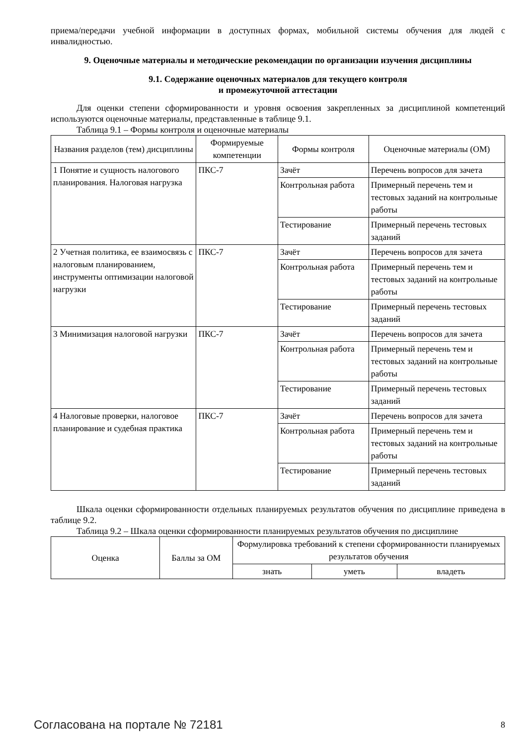приема/передачи учебной информации в доступных формах, мобильной системы обучения для людей с инвалидностью.
9. Оценочные материалы и методические рекомендации по организации изучения дисциплины
9.1. Содержание оценочных материалов для текущего контроля
и промежуточной аттестации
Для оценки степени сформированности и уровня освоения закрепленных за дисциплиной компетенций используются оценочные материалы, представленные в таблице 9.1.
Таблица 9.1 – Формы контроля и оценочные материалы
| Названия разделов (тем) дисциплины | Формируемые компетенции | Формы контроля | Оценочные материалы (ОМ) |
| --- | --- | --- | --- |
| 1 Понятие и сущность налогового планирования. Налоговая нагрузка | ПКС-7 | Зачёт | Перечень вопросов для зачета |
| | | Контрольная работа | Примерный перечень тем и тестовых заданий на контрольные работы |
| | | Тестирование | Примерный перечень тестовых заданий |
| 2 Учетная политика, ее взаимосвязь с налоговым планированием, инструменты оптимизации налоговой нагрузки | ПКС-7 | Зачёт | Перечень вопросов для зачета |
| | | Контрольная работа | Примерный перечень тем и тестовых заданий на контрольные работы |
| | | Тестирование | Примерный перечень тестовых заданий |
| 3 Минимизация налоговой нагрузки | ПКС-7 | Зачёт | Перечень вопросов для зачета |
| | | Контрольная работа | Примерный перечень тем и тестовых заданий на контрольные работы |
| | | Тестирование | Примерный перечень тестовых заданий |
| 4 Налоговые проверки, налоговое планирование и судебная практика | ПКС-7 | Зачёт | Перечень вопросов для зачета |
| | | Контрольная работа | Примерный перечень тем и тестовых заданий на контрольные работы |
| | | Тестирование | Примерный перечень тестовых заданий |
Шкала оценки сформированности отдельных планируемых результатов обучения по дисциплине приведена в таблице 9.2.
Таблица 9.2 – Шкала оценки сформированности планируемых результатов обучения по дисциплине
| Оценка | Баллы за ОМ | Формулировка требований к степени сформированности планируемых результатов обучения | | |
| --- | --- | --- | --- | --- |
| | | знать | уметь | владеть |
Согласована на портале № 72181 8